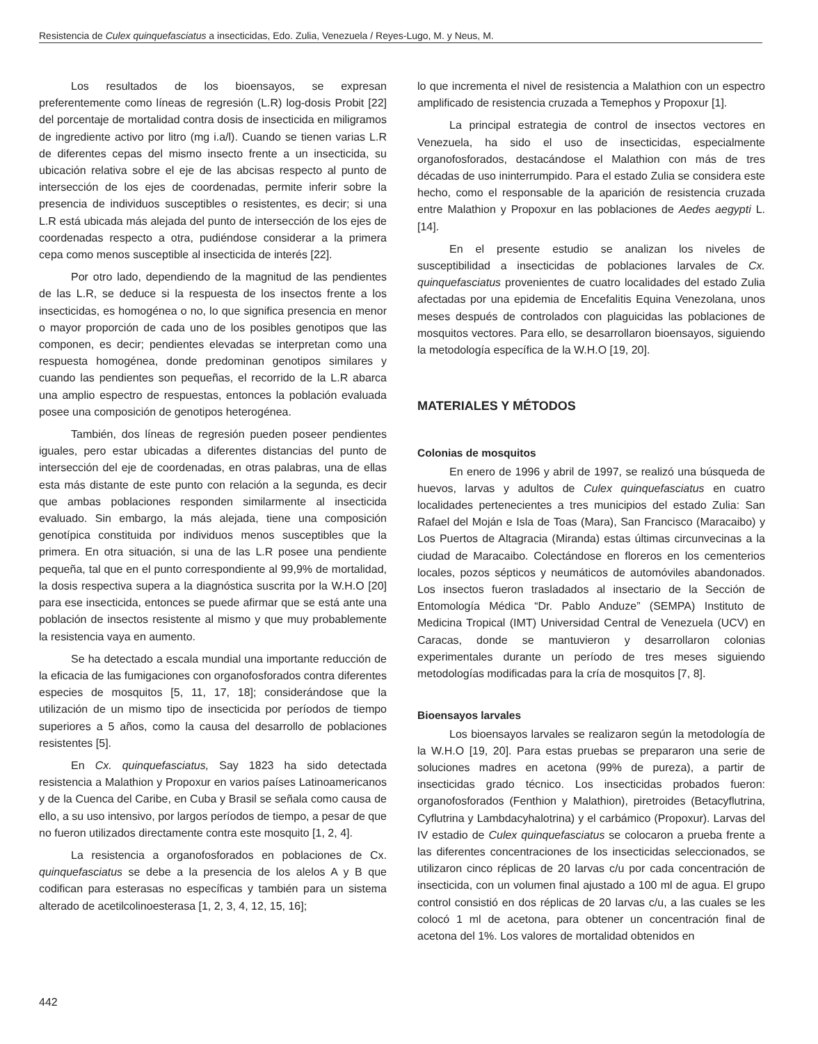Resistencia de Culex quinquefasciatus a insecticidas, Edo. Zulia, Venezuela / Reyes-Lugo, M. y Neus, M.
Los resultados de los bioensayos, se expresan preferentemente como líneas de regresión (L.R) log-dosis Probit [22] del porcentaje de mortalidad contra dosis de insecticida en miligramos de ingrediente activo por litro (mg i.a/l). Cuando se tienen varias L.R de diferentes cepas del mismo insecto frente a un insecticida, su ubicación relativa sobre el eje de las abcisas respecto al punto de intersección de los ejes de coordenadas, permite inferir sobre la presencia de individuos susceptibles o resistentes, es decir; si una L.R está ubicada más alejada del punto de intersección de los ejes de coordenadas respecto a otra, pudiéndose considerar a la primera cepa como menos susceptible al insecticida de interés [22].
Por otro lado, dependiendo de la magnitud de las pendientes de las L.R, se deduce si la respuesta de los insectos frente a los insecticidas, es homogénea o no, lo que significa presencia en menor o mayor proporción de cada uno de los posibles genotipos que las componen, es decir; pendientes elevadas se interpretan como una respuesta homogénea, donde predominan genotipos similares y cuando las pendientes son pequeñas, el recorrido de la L.R abarca una amplio espectro de respuestas, entonces la población evaluada posee una composición de genotipos heterogénea.
También, dos líneas de regresión pueden poseer pendientes iguales, pero estar ubicadas a diferentes distancias del punto de intersección del eje de coordenadas, en otras palabras, una de ellas esta más distante de este punto con relación a la segunda, es decir que ambas poblaciones responden similarmente al insecticida evaluado. Sin embargo, la más alejada, tiene una composición genotípica constituida por individuos menos susceptibles que la primera. En otra situación, si una de las L.R posee una pendiente pequeña, tal que en el punto correspondiente al 99,9% de mortalidad, la dosis respectiva supera a la diagnóstica suscrita por la W.H.O [20] para ese insecticida, entonces se puede afirmar que se está ante una población de insectos resistente al mismo y que muy probablemente la resistencia vaya en aumento.
Se ha detectado a escala mundial una importante reducción de la eficacia de las fumigaciones con organofosforados contra diferentes especies de mosquitos [5, 11, 17, 18]; considerándose que la utilización de un mismo tipo de insecticida por períodos de tiempo superiores a 5 años, como la causa del desarrollo de poblaciones resistentes [5].
En Cx. quinquefasciatus, Say 1823 ha sido detectada resistencia a Malathion y Propoxur en varios países Latinoamericanos y de la Cuenca del Caribe, en Cuba y Brasil se señala como causa de ello, a su uso intensivo, por largos períodos de tiempo, a pesar de que no fueron utilizados directamente contra este mosquito [1, 2, 4].
La resistencia a organofosforados en poblaciones de Cx. quinquefasciatus se debe a la presencia de los alelos A y B que codifican para esterasas no específicas y también para un sistema alterado de acetilcolinoesterasa [1, 2, 3, 4, 12, 15, 16];
lo que incrementa el nivel de resistencia a Malathion con un espectro amplificado de resistencia cruzada a Temephos y Propoxur [1].
La principal estrategia de control de insectos vectores en Venezuela, ha sido el uso de insecticidas, especialmente organofosforados, destacándose el Malathion con más de tres décadas de uso ininterrumpido. Para el estado Zulia se considera este hecho, como el responsable de la aparición de resistencia cruzada entre Malathion y Propoxur en las poblaciones de Aedes aegypti L. [14].
En el presente estudio se analizan los niveles de susceptibilidad a insecticidas de poblaciones larvales de Cx. quinquefasciatus provenientes de cuatro localidades del estado Zulia afectadas por una epidemia de Encefalitis Equina Venezolana, unos meses después de controlados con plaguicidas las poblaciones de mosquitos vectores. Para ello, se desarrollaron bioensayos, siguiendo la metodología específica de la W.H.O [19, 20].
MATERIALES Y MÉTODOS
Colonias de mosquitos
En enero de 1996 y abril de 1997, se realizó una búsqueda de huevos, larvas y adultos de Culex quinquefasciatus en cuatro localidades pertenecientes a tres municipios del estado Zulia: San Rafael del Moján e Isla de Toas (Mara), San Francisco (Maracaibo) y Los Puertos de Altagracia (Miranda) estas últimas circunvecinas a la ciudad de Maracaibo. Colectándose en floreros en los cementerios locales, pozos sépticos y neumáticos de automóviles abandonados. Los insectos fueron trasladados al insectario de la Sección de Entomología Médica “Dr. Pablo Anduze” (SEMPA) Instituto de Medicina Tropical (IMT) Universidad Central de Venezuela (UCV) en Caracas, donde se mantuvieron y desarrollaron colonias experimentales durante un período de tres meses siguiendo metodologías modificadas para la cría de mosquitos [7, 8].
Bioensayos larvales
Los bioensayos larvales se realizaron según la metodología de la W.H.O [19, 20]. Para estas pruebas se prepararon una serie de soluciones madres en acetona (99% de pureza), a partir de insecticidas grado técnico. Los insecticidas probados fueron: organofosforados (Fenthion y Malathion), piretroides (Betacyflutrina, Cyflutrina y Lambdacyhalotrina) y el carbámico (Propoxur). Larvas del IV estadio de Culex quinquefasciatus se colocaron a prueba frente a las diferentes concentraciones de los insecticidas seleccionados, se utilizaron cinco réplicas de 20 larvas c/u por cada concentración de insecticida, con un volumen final ajustado a 100 ml de agua. El grupo control consistió en dos réplicas de 20 larvas c/u, a las cuales se les colocó 1 ml de acetona, para obtener un concentración final de acetona del 1%. Los valores de mortalidad obtenidos en
442